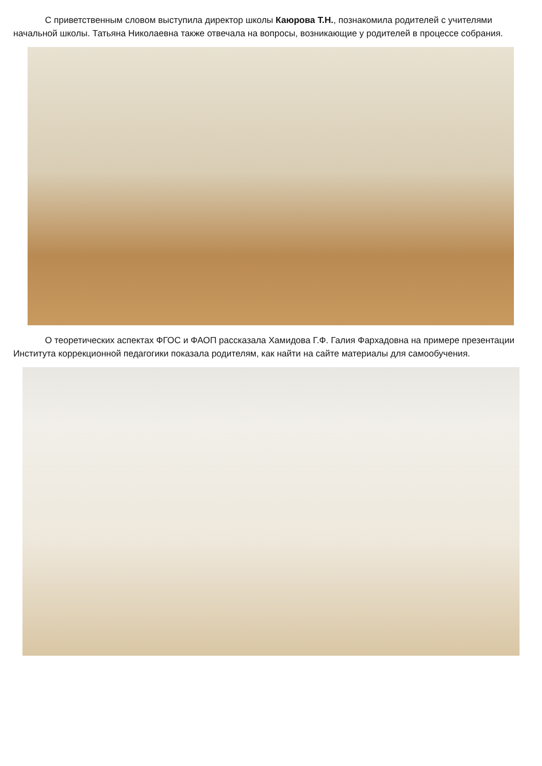С приветственным словом выступила директор школы Каюрова Т.Н., познакомила родителей с учителями начальной школы. Татьяна Николаевна также отвечала на вопросы, возникающие у родителей в процессе собрания.
О теоретических аспектах ФГОС и ФАОП рассказала Хамидова Г.Ф. Галия Фархадовна на примере презентации Института коррекционной педагогики показала родителям, как найти на сайте материалы для самообучения.